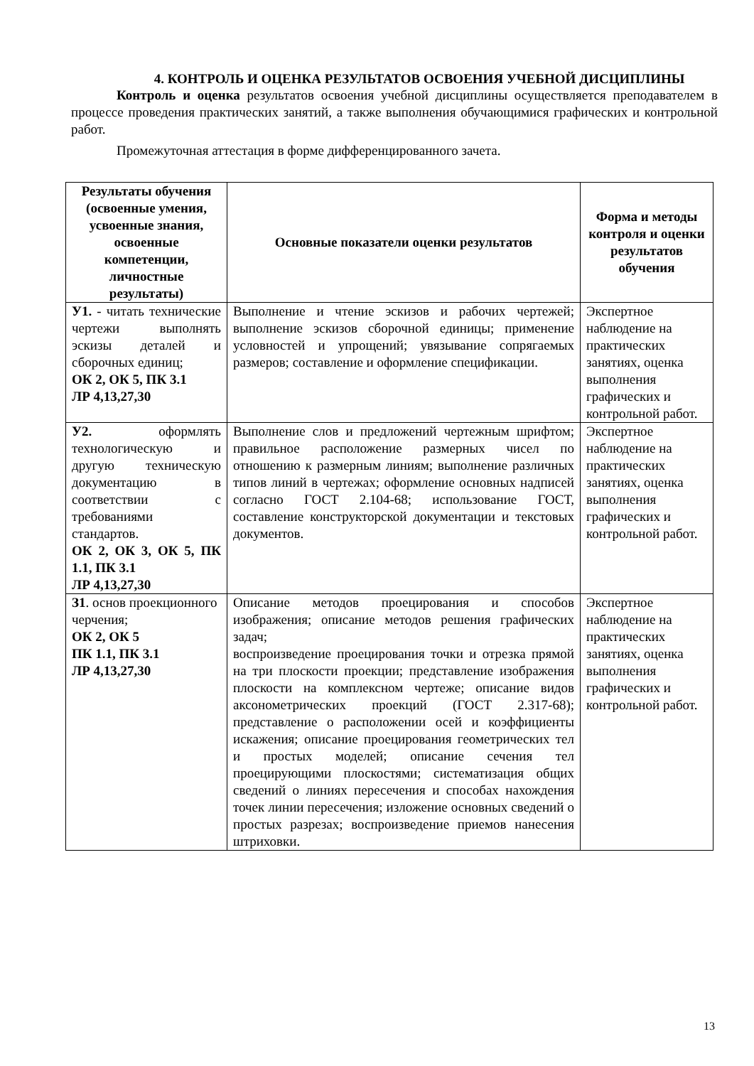4. КОНТРОЛЬ И ОЦЕНКА РЕЗУЛЬТАТОВ ОСВОЕНИЯ УЧЕБНОЙ ДИСЦИПЛИНЫ
Контроль и оценка результатов освоения учебной дисциплины осуществляется преподавателем в процессе проведения практических занятий, а также выполнения обучающимися графических и контрольной работ.
Промежуточная аттестация в форме дифференцированного зачета.
| Результаты обучения (освоенные умения, усвоенные знания, освоенные компетенции, личностные результаты) | Основные показатели оценки результатов | Форма и методы контроля и оценки результатов обучения |
| --- | --- | --- |
| У1. - читать технические чертежи выполнять эскизы деталей и сборочных единиц; ОК 2, ОК 5, ПК 3.1 ЛР 4,13,27,30 | Выполнение и чтение эскизов и рабочих чертежей; выполнение эскизов сборочной единицы; применение условностей и упрощений; увязывание сопрягаемых размеров; составление и оформление спецификации. | Экспертное наблюдение на практических занятиях, оценка выполнения графических и контрольной работ. |
| У2. оформлять технологическую и другую техническую документацию в соответствии с требованиями стандартов. ОК 2, ОК 3, ОК 5, ПК 1.1, ПК 3.1 ЛР 4,13,27,30 | Выполнение слов и предложений чертежным шрифтом; правильное расположение размерных чисел по отношению к размерным линиям; выполнение различных типов линий в чертежах; оформление основных надписей согласно ГОСТ 2.104-68; использование ГОСТ, составление конструкторской документации и текстовых документов. | Экспертное наблюдение на практических занятиях, оценка выполнения графических и контрольной работ. |
| З1 . основ проекционного черчения; ОК 2, ОК 5 ПК 1.1, ПК 3.1 ЛР 4,13,27,30 | Описание методов проецирования и способов изображения; описание методов решения графических задач; воспроизведение проецирования точки и отрезка прямой на три плоскости проекции; представление изображения плоскости на комплексном чертеже; описание видов аксонометрических проекций (ГОСТ 2.317-68); представление о расположении осей и коэффициенты искажения; описание проецирования геометрических тел и простых моделей; описание сечения тел проецирующими плоскостями; систематизация общих сведений о линиях пересечения и способах нахождения точек линии пересечения; изложение основных сведений о простых разрезах; воспроизведение приемов нанесения штриховки. | Экспертное наблюдение на практических занятиях, оценка выполнения графических и контрольной работ. |
13